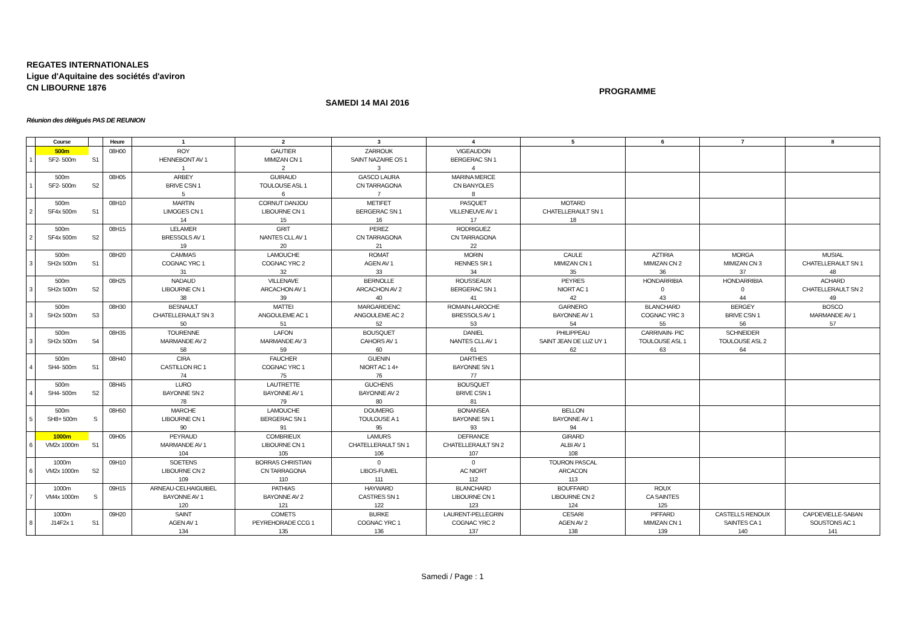REGATES INTERNATIONALES
Ligue d'Aquitaine des sociétés d'aviron
CN LIBOURNE 1876
PROGRAMME
SAMEDI 14 MAI 2016
Réunion des délégués PAS DE REUNION
| | Course | | Heure | 1 | 2 | 3 | 4 | 5 | 6 | 7 | 8 |
| --- | --- | --- | --- | --- | --- | --- | --- | --- | --- | --- | --- |
| | 500m | | 08H00 | ROY | GAUTIER | ZARROUK | VIGEAUDON | | | | |
| 1 | SF2- 500m | S1 | | HENNEBONT AV 1 | MIMIZAN CN 1 | SAINT NAZAIRE OS 1 | BERGERAC SN 1 | | | | |
| | | | | 1 | 2 | 3 | 4 | | | | |
| | 500m | | 08H05 | ARBEY | GUIRAUD | GASCO LAURA | MARINA MERCE | | | | |
| 1 | SF2- 500m | S2 | | BRIVE CSN 1 | TOULOUSE ASL 1 | CN TARRAGONA | CN BANYOLES | | | | |
| | | | | 5 | 6 | 7 | 8 | | | | |
| | 500m | | 08H10 | MARTIN | CORNUT DANJOU | METIFET | PASQUET | MOTARD | | | |
| 2 | SF4x 500m | S1 | | LIMOGES CN 1 | LIBOURNE CN 1 | BERGERAC SN 1 | VILLENEUVE AV 1 | CHATELLERAULT SN 1 | | | |
| | | | | 14 | 15 | 16 | 17 | 18 | | | |
| | 500m | | 08H15 | LELAMER | GRIT | PEREZ | RODRIGUEZ | | | | |
| 2 | SF4x 500m | S2 | | BRESSOLS AV 1 | NANTES CLL AV 1 | CN TARRAGONA | CN TARRAGONA | | | | |
| | | | | 19 | 20 | 21 | 22 | | | | |
| | 500m | | 08H20 | CAMMAS | LAMOUCHE | ROMAT | MORIN | CAULE | AZTIRIA | MORGA | MUSIAL |
| 3 | SH2x 500m | S1 | | COGNAC YRC 1 | COGNAC YRC 2 | AGEN AV 1 | RENNES SR 1 | MIMIZAN CN 1 | MIMIZAN CN 2 | MIMIZAN CN 3 | CHATELLERAULT SN 1 |
| | | | | 31 | 32 | 33 | 34 | 35 | 36 | 37 | 48 |
| | 500m | | 08H25 | NADAUD | VILLENAVE | BERNOLLE | ROUSSEAUX | PEYRES | HONDARRIBIA | HONDARRIBIA | ACHARD |
| 3 | SH2x 500m | S2 | | LIBOURNE CN 1 | ARCACHON AV 1 | ARCACHON AV 2 | BERGERAC SN 1 | NIORT AC 1 | 0 | 0 | CHATELLERAULT SN 2 |
| | | | | 38 | 39 | 40 | 41 | 42 | 43 | 44 | 49 |
| | 500m | | 08H30 | BESNAULT | MATTEI | MARGARIDENC | ROMAIN-LAROCHE | GARNERO | BLANCHARD | BERGEY | BOSCO |
| 3 | SH2x 500m | S3 | | CHATELLERAULT SN 3 | ANGOULEME AC 1 | ANGOULEME AC 2 | BRESSOLS AV 1 | BAYONNE AV 1 | COGNAC YRC 3 | BRIVE CSN 1 | MARMANDE AV 1 |
| | | | | 50 | 51 | 52 | 53 | 54 | 55 | 56 | 57 |
| | 500m | | 08H35 | TOURENNE | LAFON | BOUSQUET | DANIEL | PHILIPPEAU | CARRIVAIN- PIC | SCHNEIDER | |
| 3 | SH2x 500m | S4 | | MARMANDE AV 2 | MARMANDE AV 3 | CAHORS AV 1 | NANTES CLL AV 1 | SAINT JEAN DE LUZ UY 1 | TOULOUSE ASL 1 | TOULOUSE ASL 2 | |
| | | | | 58 | 59 | 60 | 61 | 62 | 63 | 64 | |
| | 500m | | 08H40 | CIRA | FAUCHER | GUENIN | DARTHES | | | | |
| 4 | SH4- 500m | S1 | | CASTILLON RC 1 | COGNAC YRC 1 | NIORT AC 1 4+ | BAYONNE SN 1 | | | | |
| | | | | 74 | 75 | 76 | 77 | | | | |
| | 500m | | 08H45 | LURO | LAUTRETTE | GUCHENS | BOUSQUET | | | | |
| 4 | SH4- 500m | S2 | | BAYONNE SN 2 | BAYONNE AV 1 | BAYONNE AV 2 | BRIVE CSN 1 | | | | |
| | | | | 78 | 79 | 80 | 81 | | | | |
| | 500m | | 08H50 | MARCHE | LAMOUCHE | DOUMERG | BONANSEA | BELLON | | | |
| 5 | SH8+ 500m | S | | LIBOURNE CN 1 | BERGERAC SN 1 | TOULOUSE A 1 | BAYONNE SN 1 | BAYONNE AV 1 | | | |
| | | | | 90 | 91 | 95 | 93 | 94 | | | |
| | 1000m | | 09H05 | PEYRAUD | COMBRIEUX | LAMURS | DEFRANCE | GIRARD | | | |
| 6 | VM2x 1000m | S1 | | MARMANDE AV 1 | LIBOURNE CN 1 | CHATELLERAULT SN 1 | CHATELLERAULT SN 2 | ALBI AV 1 | | | |
| | | | | 104 | 105 | 106 | 107 | 108 | | | |
| | 1000m | | 09H10 | SOETENS | BORRAS CHRISTIAN | 0 | 0 | TOURON PASCAL | | | |
| 6 | VM2x 1000m | S2 | | LIBOURNE CN 2 | CN TARRAGONA | LIBOS-FUMEL | AC NIORT | ARCACON | | | |
| | | | | 109 | 110 | 111 | 112 | 113 | | | |
| | 1000m | | 09H15 | ARNEAU-CELHAIGUIBEL | PATHIAS | HAYWARD | BLANCHARD | BOUFFARD | ROUX | | |
| 7 | VM4x 1000m | S | | BAYONNE AV 1 | BAYONNE AV 2 | CASTRES SN 1 | LIBOURNE CN 1 | LIBOURNE CN 2 | CA SAINTES | | |
| | | | | 120 | 121 | 122 | 123 | 124 | 125 | | |
| | 1000m | | 09H20 | SAINT | COMETS | BURKE | LAURENT-PELLEGRIN | CESARI | PIFFARD | CASTELLS RENOUX | CAPDEVIELLE-SABAN |
| 8 | J14F2x 1 | S1 | | AGEN AV 1 | PEYREHORADE CCG 1 | COGNAC YRC 1 | COGNAC YRC 2 | AGEN AV 2 | MIMIZAN CN 1 | SAINTES CA 1 | SOUSTONS AC 1 |
| | | | | 134 | 135 | 136 | 137 | 138 | 139 | 140 | 141 |
Samedi / Page : 1